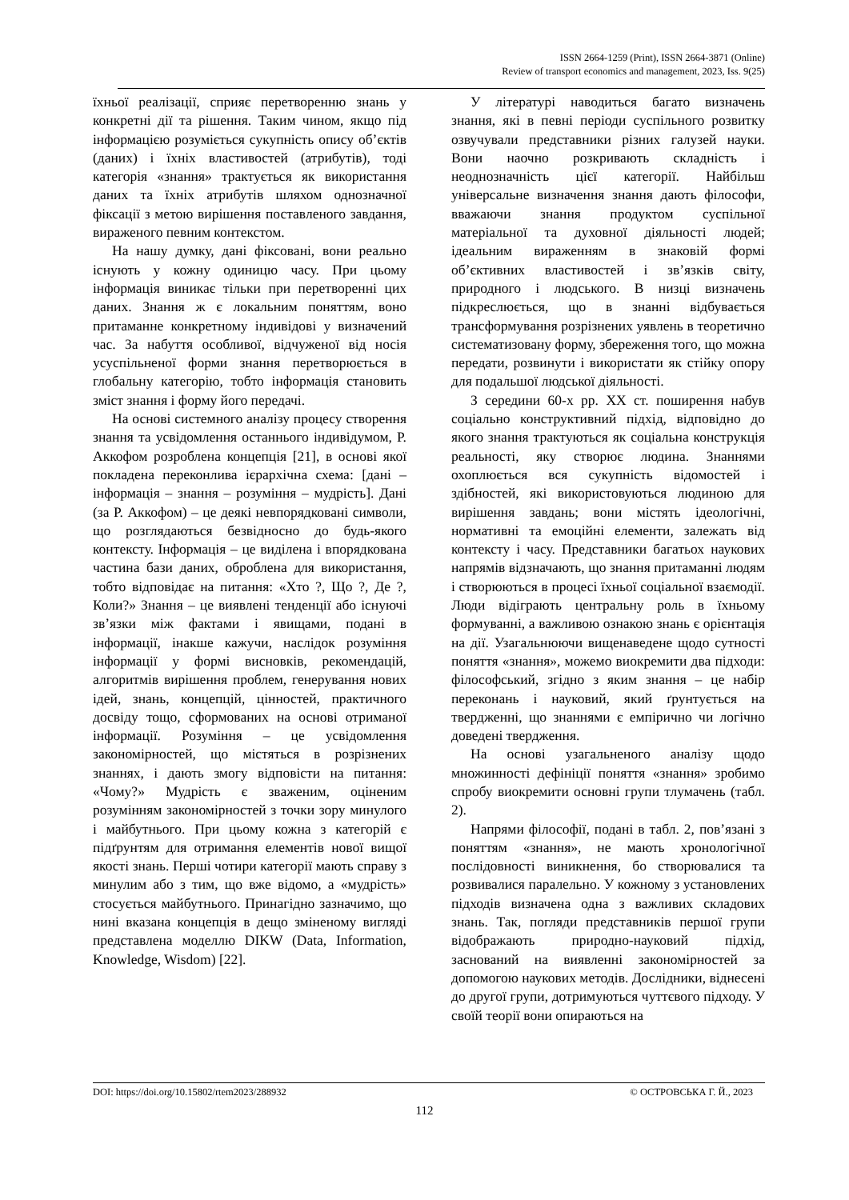ISSN 2664-1259 (Print), ISSN 2664-3871 (Online)
Review of transport economics and management, 2023, Iss. 9(25)
їхньої реалізації, сприяє перетворенню знань у конкретні дії та рішення. Таким чином, якщо під інформацією розуміється сукупність опису об’єктів (даних) і їхніх властивостей (атрибутів), тоді категорія «знання» трактується як використання даних та їхніх атрибутів шляхом однозначної фіксації з метою вирішення поставленого завдання, вираженого певним контекстом.
На нашу думку, дані фіксовані, вони реально існують у кожну одиницю часу. При цьому інформація виникає тільки при перетворенні цих даних. Знання ж є локальним поняттям, воно притаманне конкретному індивідові у визначений час. За набуття особливої, відчуженої від носія усуспільненої форми знання перетворюється в глобальну категорію, тобто інформація становить зміст знання і форму його передачі.
На основі системного аналізу процесу створення знання та усвідомлення останнього індивідумом, Р. Аккофом розроблена концепція [21], в основі якої покладена переконлива ієрархічна схема: [дані – інформація – знання – розуміння – мудрість]. Дані (за Р. Аккофом) – це деякі невпорядковані символи, що розглядаються безвідносно до будь-якого контексту. Інформація – це виділена і впорядкована частина бази даних, оброблена для використання, тобто відповідає на питання: «Хто ?, Що ?, Де ?, Коли?» Знання – це виявлені тенденції або існуючі зв’язки між фактами і явищами, подані в інформації, інакше кажучи, наслідок розуміння інформації у формі висновків, рекомендацій, алгоритмів вирішення проблем, генерування нових ідей, знань, концепцій, цінностей, практичного досвіду тощо, сформованих на основі отриманої інформації. Розуміння – це усвідомлення закономірностей, що містяться в розрізнених знаннях, і дають змогу відповісти на питання: «Чому?» Мудрість є зваженим, оціненим розумінням закономірностей з точки зору минулого і майбутнього. При цьому кожна з категорій є підґрунтям для отримання елементів нової вищої якості знань. Перші чотири категорії мають справу з минулим або з тим, що вже відомо, а «мудрість» стосується майбутнього. Принагідно зазначимо, що нині вказана концепція в дещо зміненому вигляді представлена моделлю DIKW (Data, Information, Knowledge, Wisdom) [22].
У літературі наводиться багато визначень знання, які в певні періоди суспільного розвитку озвучували представники різних галузей науки. Вони наочно розкривають складність і неоднозначність цієї категорії. Найбільш універсальне визначення знання дають філософи, вважаючи знання продуктом суспільної матеріальної та духовної діяльності людей; ідеальним вираженням в знаковій формі об’єктивних властивостей і зв’язків світу, природного і людського. В низці визначень підкреслюється, що в знанні відбувається трансформування розрізнених уявлень в теоретично систематизовану форму, збереження того, що можна передати, розвинути і використати як стійку опору для подальшої людської діяльності.
З середини 60-х рр. ХХ ст. поширення набув соціально конструктивний підхід, відповідно до якого знання трактуються як соціальна конструкція реальності, яку створює людина. Знаннями охоплюється вся сукупність відомостей і здібностей, які використовуються людиною для вирішення завдань; вони містять ідеологічні, нормативні та емоційні елементи, залежать від контексту і часу. Представники багатьох наукових напрямів відзначають, що знання притаманні людям і створюються в процесі їхньої соціальної взаємодії. Люди відіграють центральну роль в їхньому формуванні, а важливою ознакою знань є орієнтація на дії. Узагальнюючи вищенаведене щодо сутності поняття «знання», можемо виокремити два підходи: філософський, згідно з яким знання – це набір переконань і науковий, який ґрунтується на твердженні, що знаннями є емпірично чи логічно доведені твердження.
На основі узагальненого аналізу щодо множинності дефініції поняття «знання» зробимо спробу виокремити основні групи тлумачень (табл. 2).
Напрями філософії, подані в табл. 2, пов’язані з поняттям «знання», не мають хронологічної послідовності виникнення, бо створювалися та розвивалися паралельно. У кожному з установлених підходів визначена одна з важливих складових знань. Так, погляди представників першої групи відображають природно-науковий підхід, заснований на виявленні закономірностей за допомогою наукових методів. Дослідники, віднесені до другої групи, дотримуються чуттєвого підходу. У своїй теорії вони опираються на
DOI: https://doi.org/10.15802/rtem2023/288932 © ОСТРОВСЬКА Г. Й., 2023
112